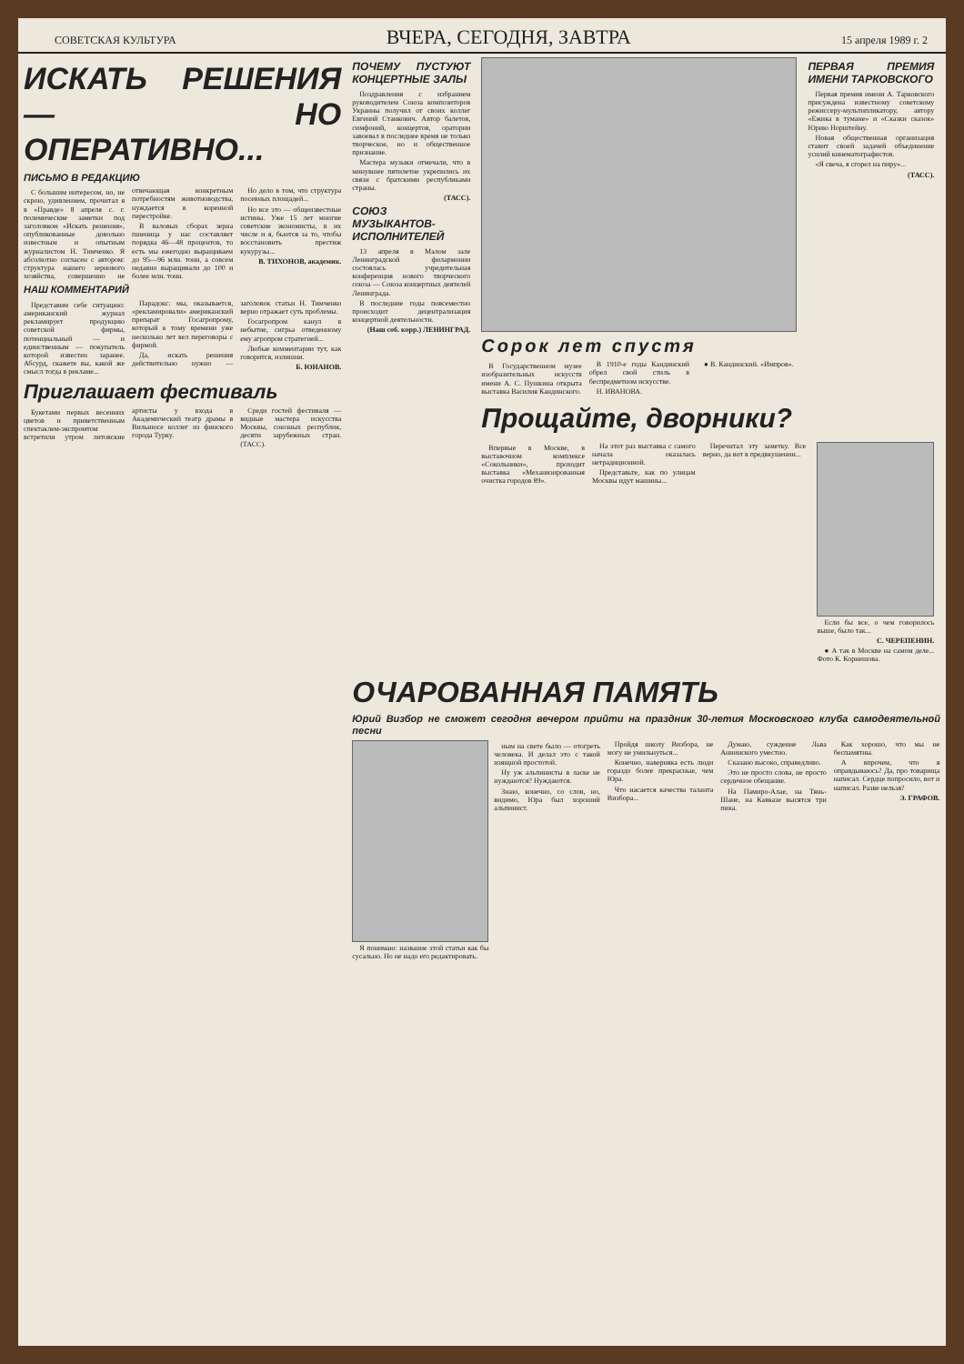СОВЕТСКАЯ КУЛЬТУРА ВЧЕРА, СЕГОДНЯ, ЗАВТРА 15 апреля 1989 г. 2
ИСКАТЬ РЕШЕНИЯ— НО ОПЕРАТИВНО...
ПИСЬМО В РЕДАКЦИЮ
С большим интересом, но, не скрою, удивлением, прочитал я в «Правде» 8 апреля с. г. полемические заметки под заголовком «Искать решения», опубликованные довольно известным и опытным журналистом Н. Тимченко. Я абсолютно согласен с автором: структура нашего зернового хозяйства, совершенно не отвечающая конкретным потребностям животноводства, нуждается в коренной перестройке.
В валовых сборах зерна пшеница у нас составляет порядка 46—48 процентов, то есть мы ежегодно выращиваем до 95—96 млн. тонн, а совсем недавно выращивали до 100 и более млн. тонн.
Но дело в том, что структура посевных площадей...
Но все это — общеизвестные истины. Уже 15 лет многие советские экономисты, в их числе и я, бьются за то, чтобы восстановить престиж кукурузы...
В. ТИХОНОВ, академик.
НАШ КОММЕНТАРИЙ
Представим себе ситуацию: американский журнал рекламирует продукцию советской фирмы, потенциальный — и единственным — покупатель которой известен заранее. Абсурд, скажете вы, какой же смысл тогда в рекламе...
Парадокс: мы, оказывается, «рекламировали» американский препарат Госагропрому, который к тому времени уже несколько лет вел переговоры с фирмой.
Да, искать решения действительно нужно — заголовок статьи Н. Тимченко верно отражает суть проблемы.
Госагропром канул в небытие, сигрьа отведенному ему агропром стратегией...
Любые комментарии тут, как говорится, излишни.
Б. ЮНАНОВ.
Приглашает фестиваль
Букетами первых весенних цветов и приветственным спектаклем-экспромтом встретили утром литовские артисты у входа в Академический театр драмы в Вильнюсе коллег из финского города Турку.
Среди гостей фестиваля — видные мастера искусства Москвы, союзных республик, десяти зарубежных стран. (ТАСС).
ПОЧЕМУ ПУСТУЮТ КОНЦЕРТНЫЕ ЗАЛЫ
Поздравления с избранием руководителем Союза композиторов Украины получил от своих коллег Евгений Станкович. Автор балетов, симфоний, концертов, оратории завоевал в последнее время не только творческое, но и общественное признание.
Мастера музыки отмечали, что в минувшее пятилетие укрепились их связи с братскими республиками страны.
(ТАСС).
СОЮЗ МУЗЫКАНТОВ-ИСПОЛНИТЕЛЕЙ
13 апреля в Малом зале Ленинградской филармонии состоялась учредительная конференция нового творческого союза — Союза концертных деятелей Ленинграда.
В последние годы повсеместно происходит децентрализация концертной деятельности.
(Наш соб. корр.) ЛЕНИНГРАД.
Сорок лет спустя
В Государственном музее изобразительных искусств имени А. С. Пушкина открыта выставка Василия Кандинского.
В 1910-е годы Кандинский обрел свой стиль в беспредметном искусстве.
Н. ИВАНОВА.
● В. Кандинский. «Импров».
ПЕРВАЯ ПРЕМИЯ ИМЕНИ ТАРКОВСКОГО
Первая премия имени А. Тарковского присуждена известному советскому режиссеру-мультипликатору, автору «Ежика в тумане» и «Сказки сказок» Юрию Норштейну.
Новая общественная организация ставит своей задачей объединение усилий кинематографистов.
«Я свеча, я сгорел на пиру»...
(ТАСС).
Прощайте, дворники?
Впервые в Москве, в выставочном комплексе «Сокольники», проходит выставка «Механизированная очистка городов 89».
На этот раз выставка с самого начала оказалась нетрадиционной.
Представьте, как по улицам Москвы идут машины...
Перечитал эту заметку. Все верно, да вот в предвкушении...
Если бы все, о чем говорилось выше, было так...
С. ЧЕРЕПЕНИН.
● А так в Москве на самом деле... Фото К. Корнешова.
ОЧАРОВАННАЯ ПАМЯТЬ
Юрий Визбор не сможет сегодня вечером прийти на праздник 30-летия Московского клуба самодеятельной песни
Я понимаю: название этой статьи как бы сусально. Но не надо его редактировать.
ным на свете было — отогреть человека. И делал это с такой изящной простотой.
Ну уж альпинисты в ласке не нуждаются? Нуждаются.
Знаю, конечно, со слов, но, видимо, Юра был хороший альпинист.
Пройдя школу Визбора, не могу не умильнуться...
Конечно, наверняка есть люди гораздо более прекрасные, чем Юра.
Что насается качества таланта Визбора...
Думаю, суждение Льва Аннинского уместно.
Сказано высоко, справедливо.
Это не просто слова, не просто сердечное обещание.
На Памиро-Алае, на Тянь-Шане, на Кавказе высятся три пика.
Как хорошо, что мы не беспамятны.
А впрочем, что я оправдываюсь? Да, про товарища написал. Сердце попросило, вот и написал. Разве нельзя?
Э. ГРАФОВ.